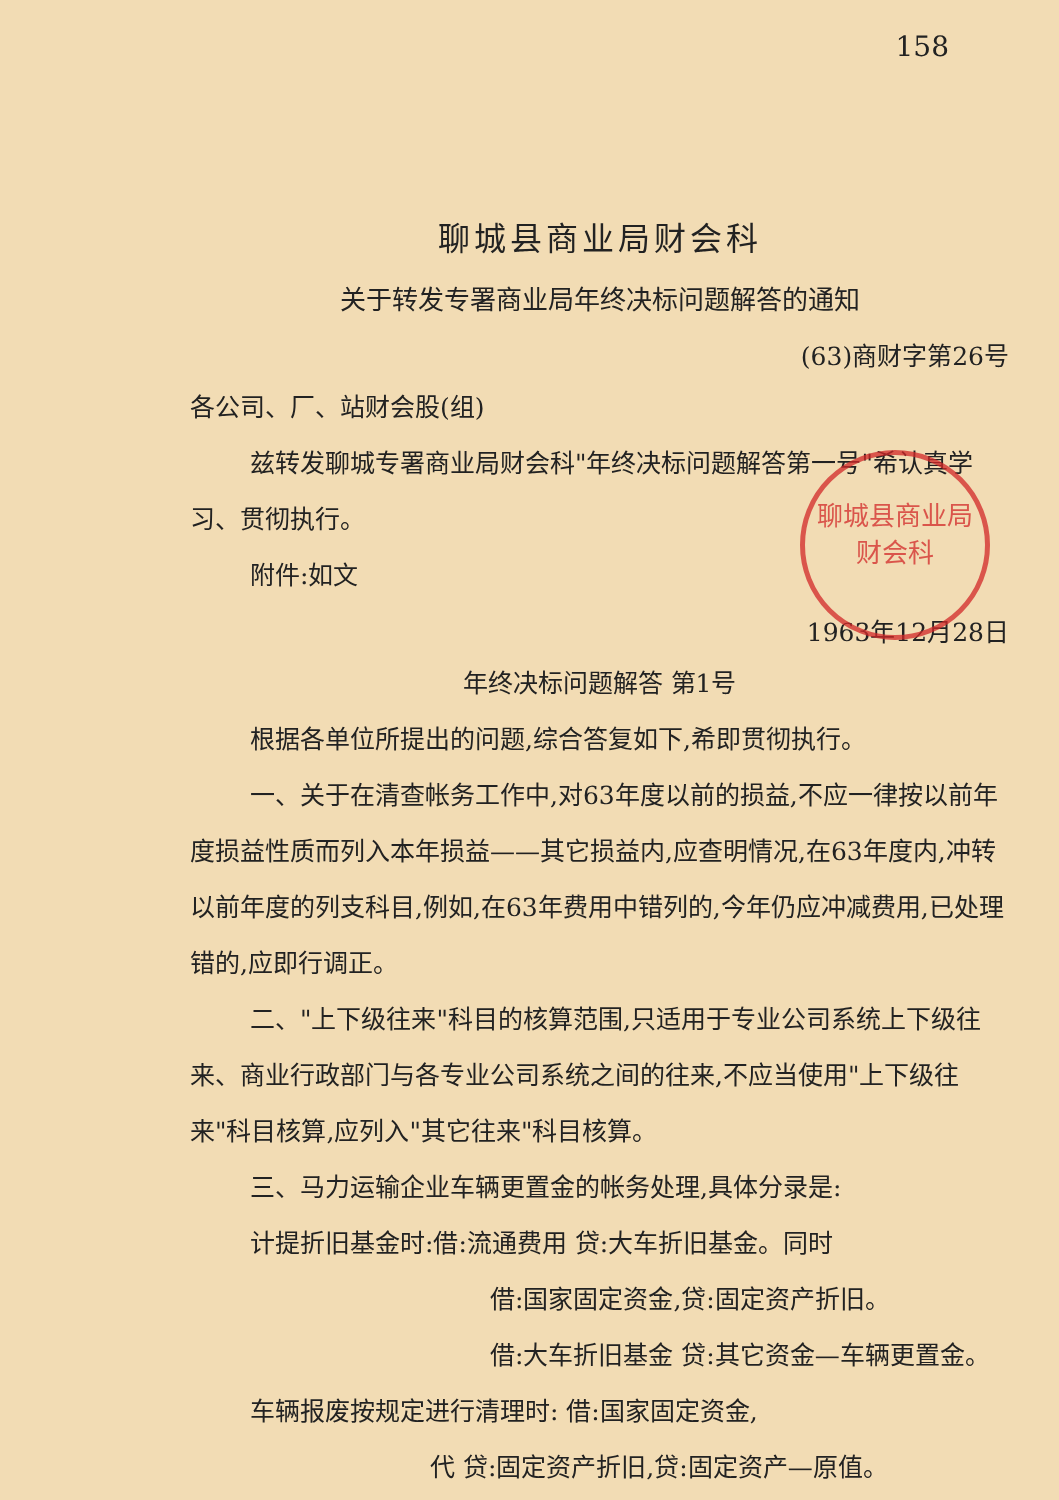158
聊城县商业局财会科
关于转发专署商业局年终决标问题解答的通知
(63)商财字第26号
各公司、厂、站财会股(组)
兹转发聊城专署商业局财会科"年终决标问题解答第一号"希认真学习、贯彻执行。
附件:如文
1963年12月28日
聊城县商业局
财会科
年终决标问题解答 第1号
根据各单位所提出的问题,综合答复如下,希即贯彻执行。
一、关于在清查帐务工作中,对63年度以前的损益,不应一律按以前年度损益性质而列入本年损益——其它损益内,应查明情况,在63年度内,冲转以前年度的列支科目,例如,在63年费用中错列的,今年仍应冲减费用,已处理错的,应即行调正。
二、"上下级往来"科目的核算范围,只适用于专业公司系统上下级往来、商业行政部门与各专业公司系统之间的往来,不应当使用"上下级往来"科目核算,应列入"其它往来"科目核算。
三、马力运输企业车辆更置金的帐务处理,具体分录是:
计提折旧基金时:借:流通费用 贷:大车折旧基金。同时
借:国家固定资金,贷:固定资产折旧。
借:大车折旧基金 贷:其它资金—车辆更置金。
车辆报废按规定进行清理时: 借:国家固定资金,
代 贷:固定资产折旧,贷:固定资产—原值。